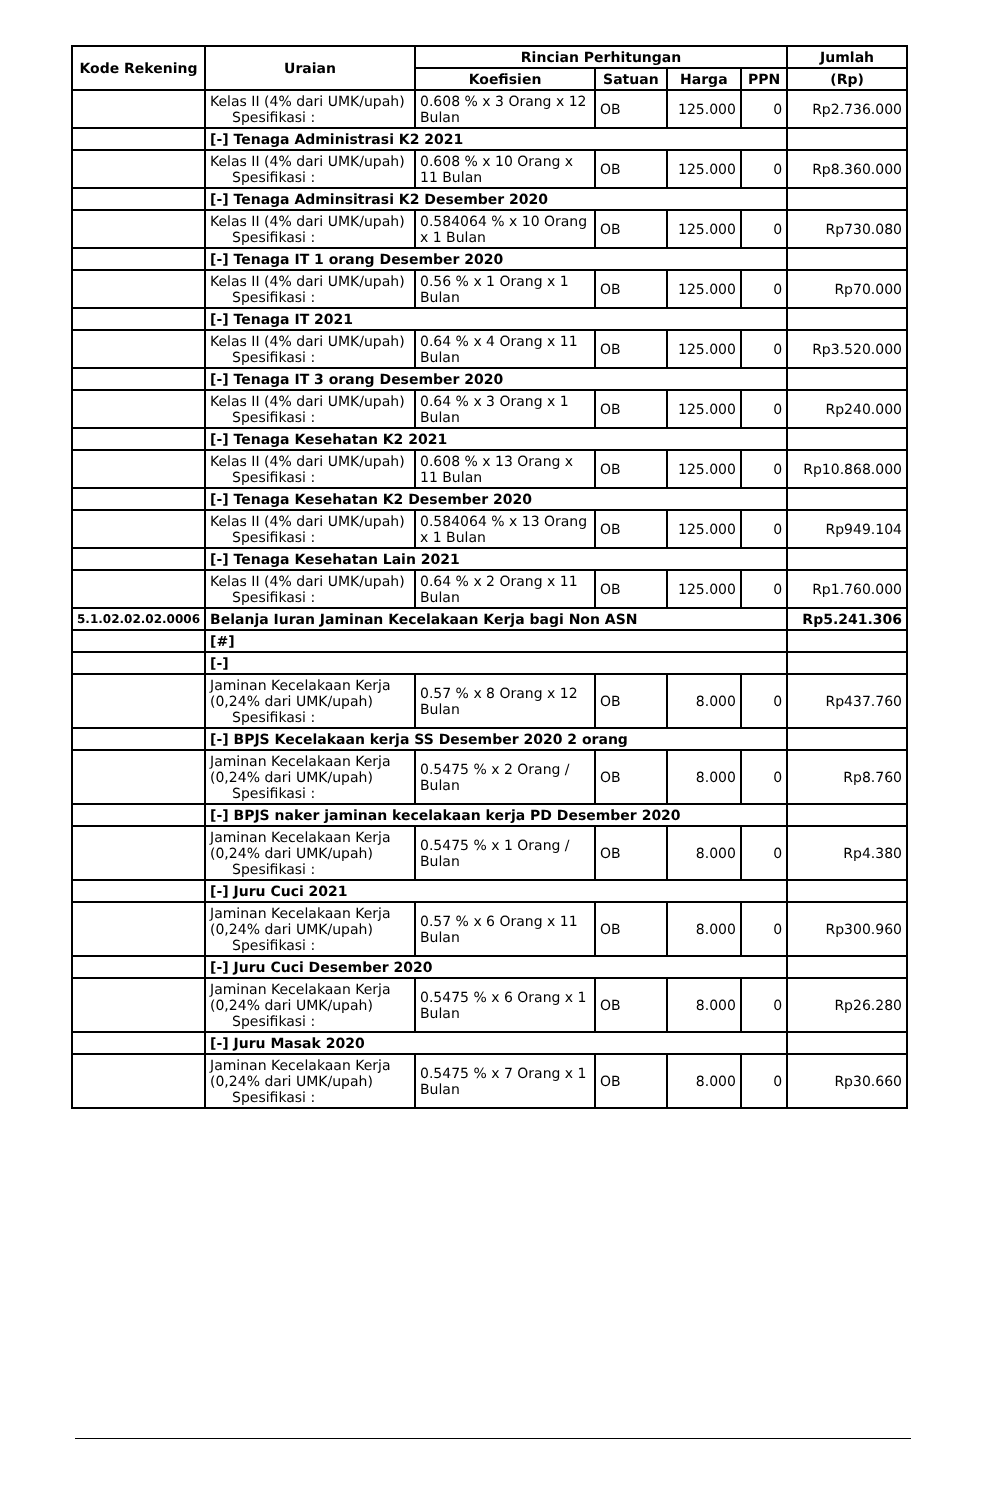| Kode Rekening | Uraian | Rincian Perhitungan | | | | Jumlah |
| --- | --- | --- | --- | --- | --- | --- |
| | | Koefisien | Satuan | Harga | PPN | (Rp) |
| | Kelas II (4% dari UMK/upah) Spesifikasi : | 0.608 % x 3 Orang x 12 Bulan | OB | 125.000 | 0 | Rp2.736.000 |
| | [-] Tenaga Administrasi K2 2021 | | | | | |
| | Kelas II (4% dari UMK/upah) Spesifikasi : | 0.608 % x 10 Orang x 11 Bulan | OB | 125.000 | 0 | Rp8.360.000 |
| | [-] Tenaga Adminsitrasi K2 Desember 2020 | | | | | |
| | Kelas II (4% dari UMK/upah) Spesifikasi : | 0.584064 % x 10 Orang x 1 Bulan | OB | 125.000 | 0 | Rp730.080 |
| | [-] Tenaga IT 1 orang Desember 2020 | | | | | |
| | Kelas II (4% dari UMK/upah) Spesifikasi : | 0.56 % x 1 Orang x 1 Bulan | OB | 125.000 | 0 | Rp70.000 |
| | [-] Tenaga IT 2021 | | | | | |
| | Kelas II (4% dari UMK/upah) Spesifikasi : | 0.64 % x 4 Orang x 11 Bulan | OB | 125.000 | 0 | Rp3.520.000 |
| | [-] Tenaga IT 3 orang Desember 2020 | | | | | |
| | Kelas II (4% dari UMK/upah) Spesifikasi : | 0.64 % x 3 Orang x 1 Bulan | OB | 125.000 | 0 | Rp240.000 |
| | [-] Tenaga Kesehatan K2 2021 | | | | | |
| | Kelas II (4% dari UMK/upah) Spesifikasi : | 0.608 % x 13 Orang x 11 Bulan | OB | 125.000 | 0 | Rp10.868.000 |
| | [-] Tenaga Kesehatan K2 Desember 2020 | | | | | |
| | Kelas II (4% dari UMK/upah) Spesifikasi : | 0.584064 % x 13 Orang x 1 Bulan | OB | 125.000 | 0 | Rp949.104 |
| | [-] Tenaga Kesehatan Lain 2021 | | | | | |
| | Kelas II (4% dari UMK/upah) Spesifikasi : | 0.64 % x 2 Orang x 11 Bulan | OB | 125.000 | 0 | Rp1.760.000 |
| 5.1.02.02.02.0006 | Belanja Iuran Jaminan Kecelakaan Kerja bagi Non ASN | | | | | Rp5.241.306 |
| | [#] | | | | | |
| | [-] | | | | | |
| | Jaminan Kecelakaan Kerja (0,24% dari UMK/upah) Spesifikasi : | 0.57 % x 8 Orang x 12 Bulan | OB | 8.000 | 0 | Rp437.760 |
| | [-] BPJS Kecelakaan kerja SS Desember 2020 2 orang | | | | | |
| | Jaminan Kecelakaan Kerja (0,24% dari UMK/upah) Spesifikasi : | 0.5475 % x 2 Orang / Bulan | OB | 8.000 | 0 | Rp8.760 |
| | [-] BPJS naker jaminan kecelakaan kerja PD Desember 2020 | | | | | |
| | Jaminan Kecelakaan Kerja (0,24% dari UMK/upah) Spesifikasi : | 0.5475 % x 1 Orang / Bulan | OB | 8.000 | 0 | Rp4.380 |
| | [-] Juru Cuci 2021 | | | | | |
| | Jaminan Kecelakaan Kerja (0,24% dari UMK/upah) Spesifikasi : | 0.57 % x 6 Orang x 11 Bulan | OB | 8.000 | 0 | Rp300.960 |
| | [-] Juru Cuci Desember 2020 | | | | | |
| | Jaminan Kecelakaan Kerja (0,24% dari UMK/upah) Spesifikasi : | 0.5475 % x 6 Orang x 1 Bulan | OB | 8.000 | 0 | Rp26.280 |
| | [-] Juru Masak 2020 | | | | | |
| | Jaminan Kecelakaan Kerja (0,24% dari UMK/upah) Spesifikasi : | 0.5475 % x 7 Orang x 1 Bulan | OB | 8.000 | 0 | Rp30.660 |